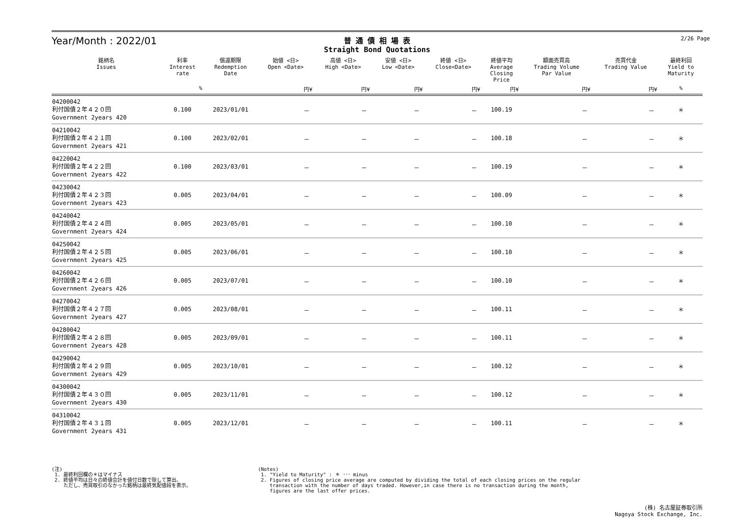Year/Month : 2022/01
普 通 債 相 場 表
Straight Bond Quotations
2/26 Page
| 銘柄名 Issues | 利率 Interest rate | 償還期限 Redemption Date | 始値 <日> Open <Date> | 高値 <日> High <Date> | 安値 <日> Low <Date> | 終値 <日> Close<Date> | 終値平均 Average Closing Price | 額面売買高 Trading Volume Par Value | 売買代金 Trading Value | 最終利回 Yield to Maturity |
| --- | --- | --- | --- | --- | --- | --- | --- | --- | --- | --- |
| | % | | 円¥ | 円¥ | 円¥ | 円¥ | 円¥ | 円¥ | 円¥ | % |
| 04200042 利付国債２年４２０回 Government 2years 420 | 0.100 | 2023/01/01 | － | － | － | － | 100.19 | － | － | ＊ |
| 04210042 利付国債２年４２１回 Government 2years 421 | 0.100 | 2023/02/01 | － | － | － | － | 100.18 | － | － | ＊ |
| 04220042 利付国債２年４２２回 Government 2years 422 | 0.100 | 2023/03/01 | － | － | － | － | 100.19 | － | － | ＊ |
| 04230042 利付国債２年４２３回 Government 2years 423 | 0.005 | 2023/04/01 | － | － | － | － | 100.09 | － | － | ＊ |
| 04240042 利付国債２年４２４回 Government 2years 424 | 0.005 | 2023/05/01 | － | － | － | － | 100.10 | － | － | ＊ |
| 04250042 利付国債２年４２５回 Government 2years 425 | 0.005 | 2023/06/01 | － | － | － | － | 100.10 | － | － | ＊ |
| 04260042 利付国債２年４２６回 Government 2years 426 | 0.005 | 2023/07/01 | － | － | － | － | 100.10 | － | － | ＊ |
| 04270042 利付国債２年４２７回 Government 2years 427 | 0.005 | 2023/08/01 | － | － | － | － | 100.11 | － | － | ＊ |
| 04280042 利付国債２年４２８回 Government 2years 428 | 0.005 | 2023/09/01 | － | － | － | － | 100.11 | － | － | ＊ |
| 04290042 利付国債２年４２９回 Government 2years 429 | 0.005 | 2023/10/01 | － | － | － | － | 100.12 | － | － | ＊ |
| 04300042 利付国債２年４３０回 Government 2years 430 | 0.005 | 2023/11/01 | － | － | － | － | 100.12 | － | － | ＊ |
| 04310042 利付国債２年４３１回 Government 2years 431 | 0.005 | 2023/12/01 | － | － | － | － | 100.11 | － | － | ＊ |
(注)
1. 最終利回欄の＊はマイナス
2. 終値平均は日々の終値合計を値付日数で除して算出。
ただし、売買取引のなかった銘柄は最終気配値段を表示。
(Notes)
1. "Yield to Maturity" : ＊ ･･･ minus
2. Figures of closing price average are computed by dividing the total of each closing prices on the regular
transaction with the number of days traded. However,in case there is no transaction during the month,
figures are the last offer prices.
(株) 名古屋証券取引所
Nagoya Stock Exchange, Inc.